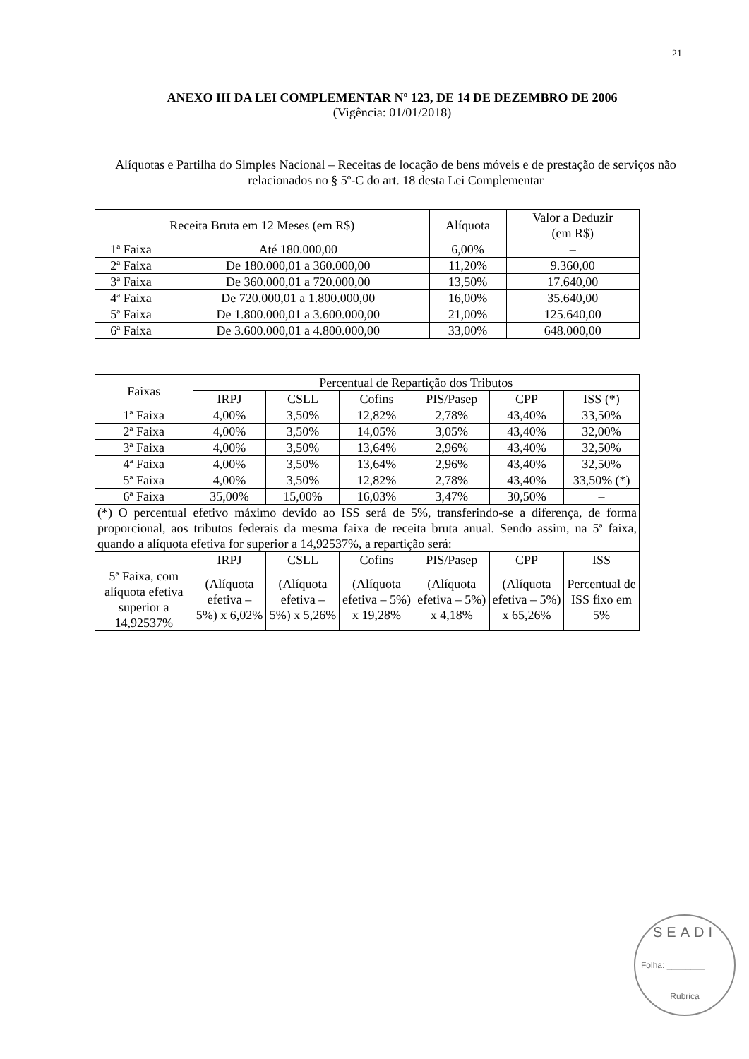21
ANEXO III DA LEI COMPLEMENTAR Nº 123, DE 14 DE DEZEMBRO DE 2006
(Vigência: 01/01/2018)
Alíquotas e Partilha do Simples Nacional – Receitas de locação de bens móveis e de prestação de serviços não relacionados no § 5º-C do art. 18 desta Lei Complementar
| Receita Bruta em 12 Meses (em R$) | | Alíquota | Valor a Deduzir (em R$) |
| --- | --- | --- | --- |
| 1ª Faixa | Até 180.000,00 | 6,00% | – |
| 2ª Faixa | De 180.000,01 a 360.000,00 | 11,20% | 9.360,00 |
| 3ª Faixa | De 360.000,01 a 720.000,00 | 13,50% | 17.640,00 |
| 4ª Faixa | De 720.000,01 a 1.800.000,00 | 16,00% | 35.640,00 |
| 5ª Faixa | De 1.800.000,01 a 3.600.000,00 | 21,00% | 125.640,00 |
| 6ª Faixa | De 3.600.000,01 a 4.800.000,00 | 33,00% | 648.000,00 |
| Faixas | Percentual de Repartição dos Tributos | | | | | |
| --- | --- | --- | --- | --- | --- | --- |
| | IRPJ | CSLL | Cofins | PIS/Pasep | CPP | ISS (*) |
| 1ª Faixa | 4,00% | 3,50% | 12,82% | 2,78% | 43,40% | 33,50% |
| 2ª Faixa | 4,00% | 3,50% | 14,05% | 3,05% | 43,40% | 32,00% |
| 3ª Faixa | 4,00% | 3,50% | 13,64% | 2,96% | 43,40% | 32,50% |
| 4ª Faixa | 4,00% | 3,50% | 13,64% | 2,96% | 43,40% | 32,50% |
| 5ª Faixa | 4,00% | 3,50% | 12,82% | 2,78% | 43,40% | 33,50% (*) |
| 6ª Faixa | 35,00% | 15,00% | 16,03% | 3,47% | 30,50% | – |
| (*) O percentual efetivo máximo devido ao ISS será de 5%, transferindo-se a diferença, de forma proporcional, aos tributos federais da mesma faixa de receita bruta anual. Sendo assim, na 5ª faixa, quando a alíquota efetiva for superior a 14,92537%, a repartição será: | | | | | | |
| | IRPJ | CSLL | Cofins | PIS/Pasep | CPP | ISS |
| 5ª Faixa, com alíquota efetiva superior a 14,92537% | (Alíquota efetiva – 5%) x 6,02% | (Alíquota efetiva – 5%) x 5,26% | (Alíquota efetiva – 5%) x 19,28% | (Alíquota efetiva – 5%) x 4,18% | (Alíquota efetiva – 5%) x 65,26% | Percentual de ISS fixo em 5% |
SEADI
Folha: ________
Rubrica